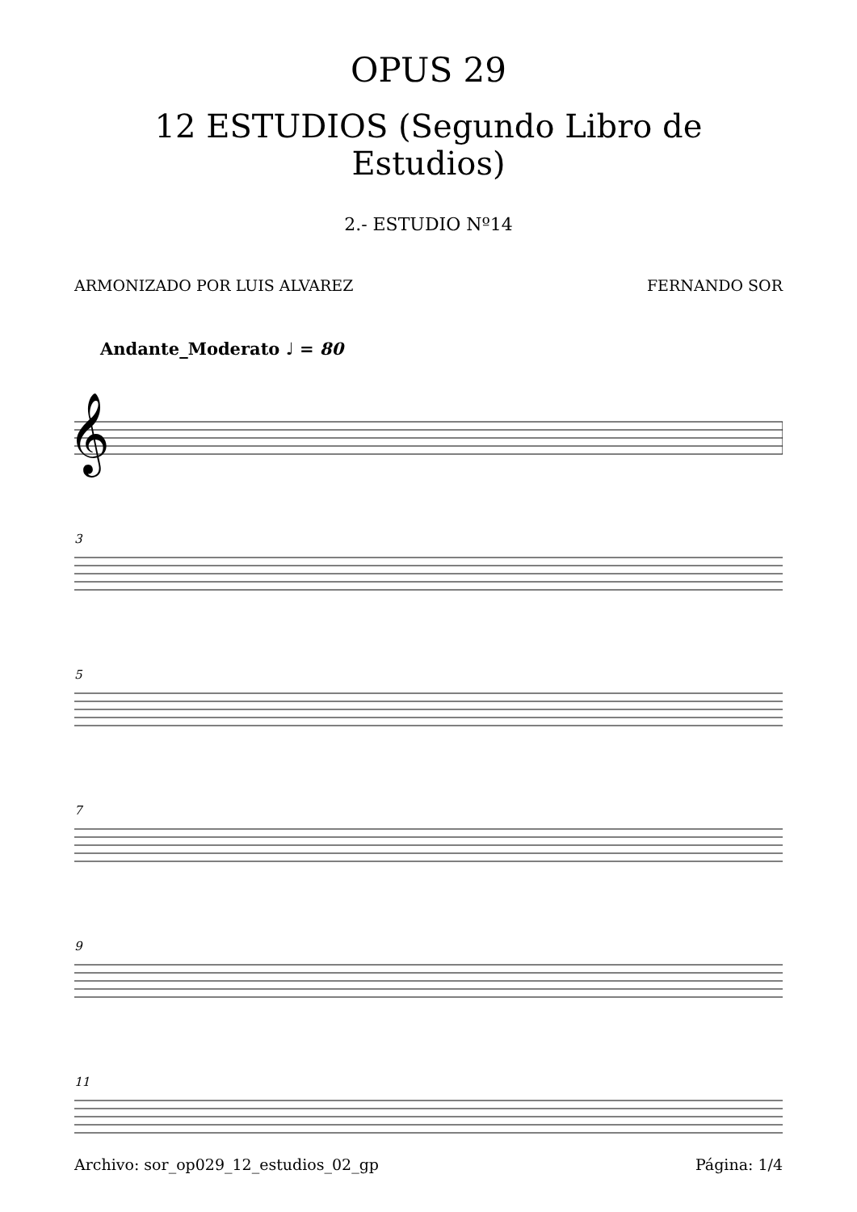OPUS 29
12 ESTUDIOS (Segundo Libro de Estudios)
2.- ESTUDIO Nº14
ARMONIZADO POR LUIS ALVAREZ FERNANDO SOR
Andante_Moderato ♩ = 80
𝄞
3
5
7
9
11
Archivo: sor_op029_12_estudios_02_gp Página: 1/4